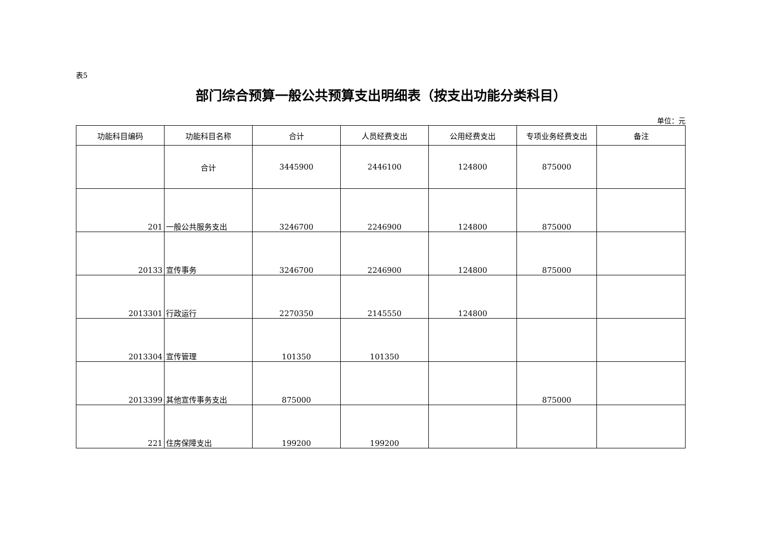表5
部门综合预算一般公共预算支出明细表（按支出功能分类科目）
单位：元
| 功能科目编码 | 功能科目名称 | 合计 | 人员经费支出 | 公用经费支出 | 专项业务经费支出 | 备注 |
| --- | --- | --- | --- | --- | --- | --- |
| | 合计 | 3445900 | 2446100 | 124800 | 875000 | |
| 201 | 一般公共服务支出 | 3246700 | 2246900 | 124800 | 875000 | |
| 20133 | 宣传事务 | 3246700 | 2246900 | 124800 | 875000 | |
| 2013301 | 行政运行 | 2270350 | 2145550 | 124800 | | |
| 2013304 | 宣传管理 | 101350 | 101350 | | | |
| 2013399 | 其他宣传事务支出 | 875000 | | | 875000 | |
| 221 | 住房保障支出 | 199200 | 199200 | | | |